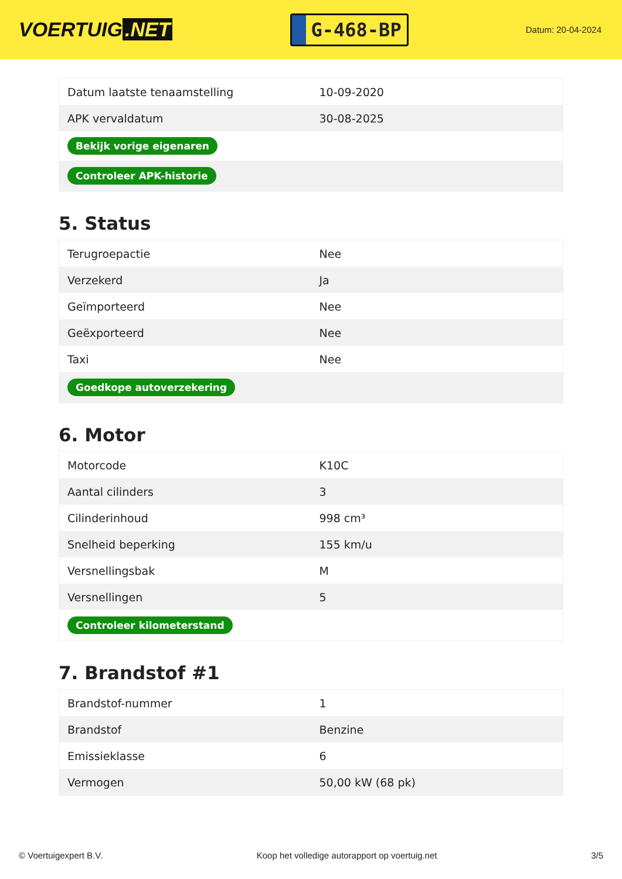VOERTUIG.NET
G-468-BP
Datum: 20-04-2024
| Datum laatste tenaamstelling | 10-09-2020 |
| APK vervaldatum | 30-08-2025 |
| Bekijk vorige eigenaren | |
| Controleer APK-historie | |
5. Status
| Terugroepactie | Nee |
| Verzekerd | Ja |
| Geïmporteerd | Nee |
| Geëxporteerd | Nee |
| Taxi | Nee |
| Goedkope autoverzekering | |
6. Motor
| Motorcode | K10C |
| Aantal cilinders | 3 |
| Cilinderinhoud | 998 cm³ |
| Snelheid beperking | 155 km/u |
| Versnellingsbak | M |
| Versnellingen | 5 |
| Controleer kilometerstand | |
7. Brandstof #1
| Brandstof-nummer | 1 |
| Brandstof | Benzine |
| Emissieklasse | 6 |
| Vermogen | 50,00 kW (68 pk) |
© Voertuigexpert B.V. Koop het volledige autorapport op voertuig.net 3/5